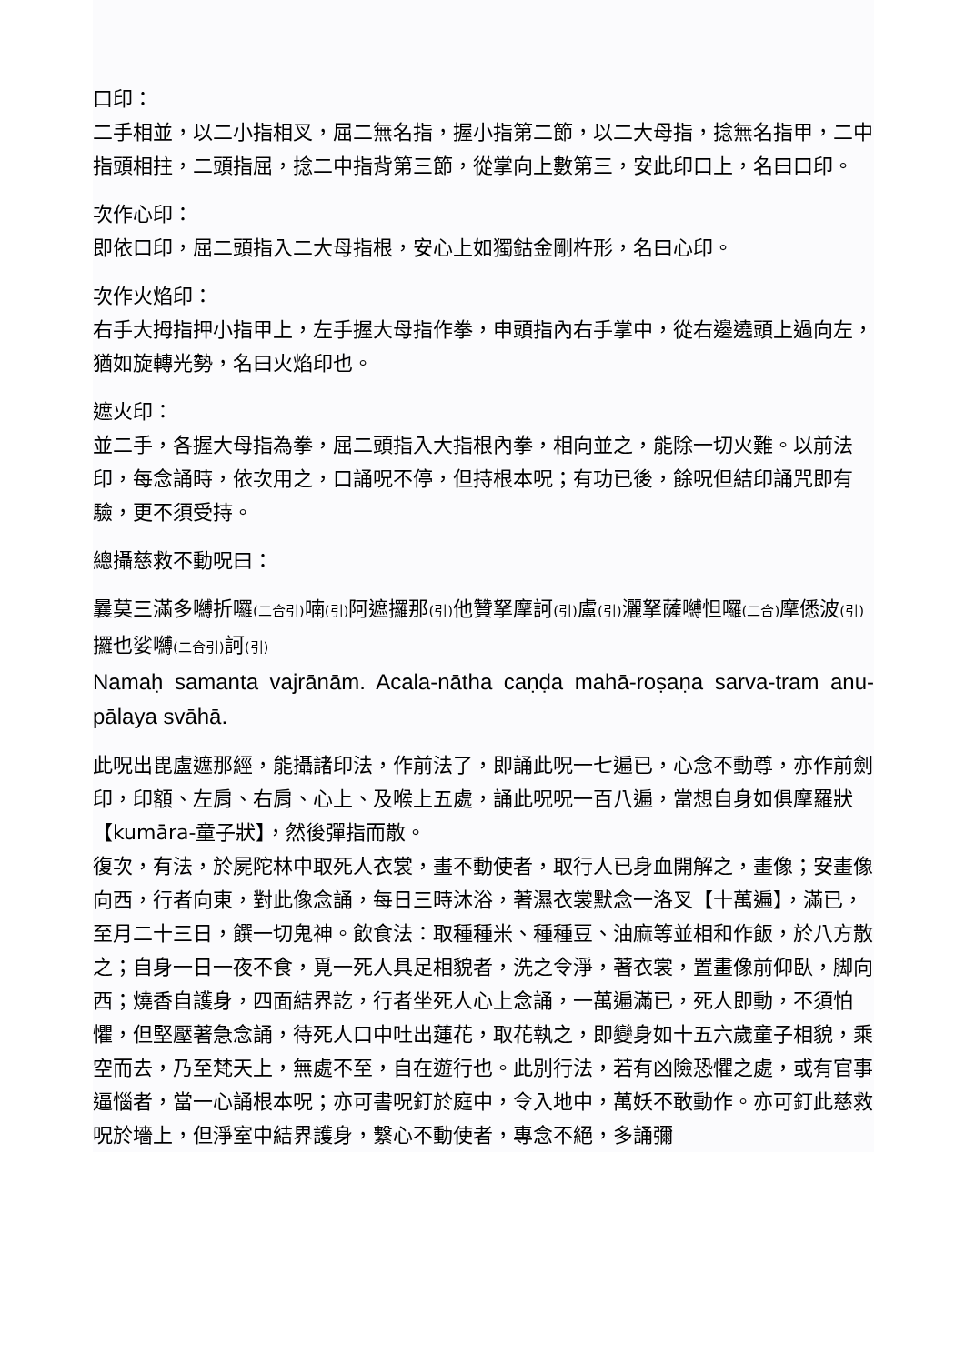口印：
二手相並，以二小指相叉，屈二無名指，握小指第二節，以二大母指，捻無名指甲，二中指頭相拄，二頭指屈，捻二中指背第三節，從掌向上數第三，安此印口上，名曰口印。
次作心印：
即依口印，屈二頭指入二大母指根，安心上如獨鈷金剛杵形，名曰心印。
次作火焰印：
右手大拇指押小指甲上，左手握大母指作拳，申頭指內右手掌中，從右邊遶頭上過向左，猶如旋轉光勢，名曰火焰印也。
遮火印：
並二手，各握大母指為拳，屈二頭指入大指根內拳，相向並之，能除一切火難。以前法印，每念誦時，依次用之，口誦呪不停，但持根本呪；有功已後，餘呪但結印誦咒即有驗，更不須受持。
總攝慈救不動呪曰：
曩莫三滿多嚩折囉(二合引) 喃(引) 阿遮攞那(引) 他贊拏摩訶(引) 盧(引) 灑拏薩嚩怛囉(二合) 摩僁波(引) 攞也娑嚩(二合引) 訶(引)
Namaḥ samanta vajrānām. Acala-nātha caṇḍa mahā-roṣaṇa sarva-tram anu-pālaya svāhā.
此呪出毘盧遮那經，能攝諸印法，作前法了，即誦此呪一七遍已，心念不動尊，亦作前劍印，印額、左肩、右肩、心上、及喉上五處，誦此呪呪一百八遍，當想自身如俱摩羅狀【kumāra-童子狀】，然後彈指而散。
復次，有法，於屍陀林中取死人衣裳，畫不動使者，取行人已身血開解之，畫像；安畫像向西，行者向東，對此像念誦，每日三時沐浴，著濕衣裳默念一洛叉【十萬遍】，滿已，至月二十三日，饌一切鬼神。飲食法：取種種米、種種豆、油麻等並相和作飯，於八方散之；自身一日一夜不食，覓一死人具足相貌者，洗之令淨，著衣裳，置畫像前仰臥，脚向西；燒香自護身，四面結界訖，行者坐死人心上念誦，一萬遍滿已，死人即動，不須怕懼，但堅壓著急念誦，待死人口中吐出蓮花，取花執之，即變身如十五六歲童子相貌，乘空而去，乃至梵天上，無處不至，自在遊行也。此別行法，若有凶險恐懼之處，或有官事逼惱者，當一心誦根本呪；亦可書呪釘於庭中，令入地中，萬妖不敢動作。亦可釘此慈救呪於墻上，但淨室中結界護身，繫心不動使者，專念不絕，多誦彌